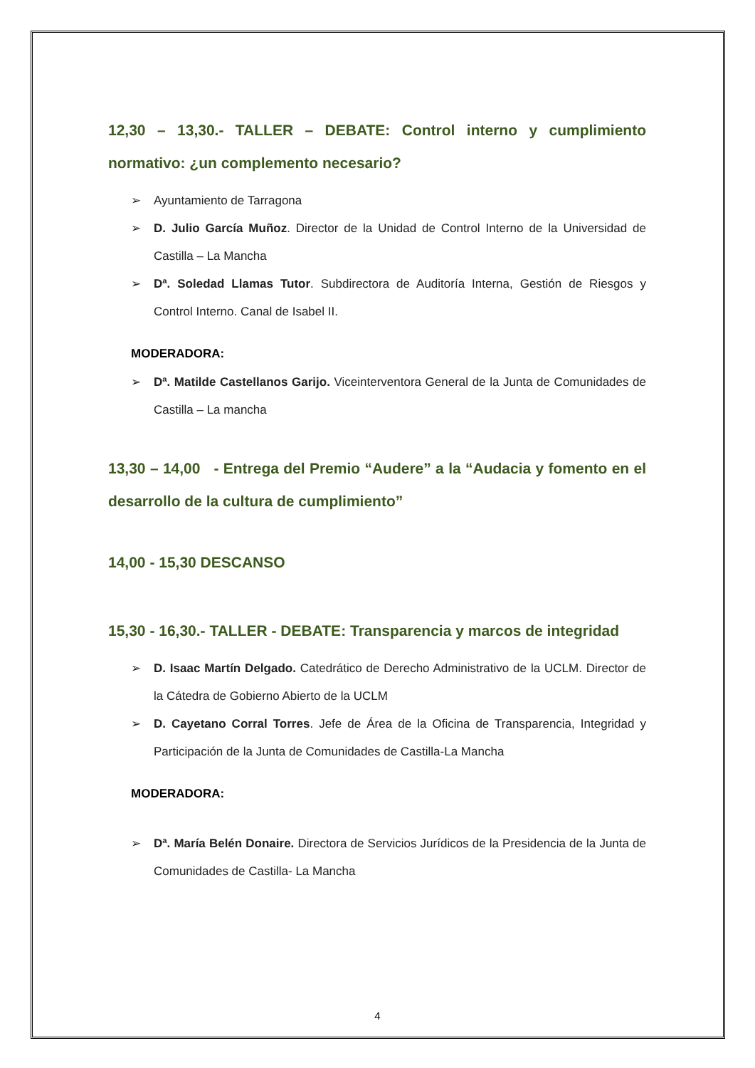12,30 – 13,30.- TALLER – DEBATE: Control interno y cumplimiento normativo: ¿un complemento necesario?
➢ Ayuntamiento de Tarragona
➢ D. Julio García Muñoz. Director de la Unidad de Control Interno de la Universidad de Castilla – La Mancha
➢ Dª. Soledad Llamas Tutor. Subdirectora de Auditoría Interna, Gestión de Riesgos y Control Interno. Canal de Isabel II.
MODERADORA:
➢ Dª. Matilde Castellanos Garijo. Viceinterventora General de la Junta de Comunidades de Castilla – La mancha
13,30 – 14,00 - Entrega del Premio “Audere” a la “Audacia y fomento en el desarrollo de la cultura de cumplimiento”
14,00 - 15,30 DESCANSO
15,30 - 16,30.- TALLER - DEBATE: Transparencia y marcos de integridad
➢ D. Isaac Martín Delgado. Catedrático de Derecho Administrativo de la UCLM. Director de la Cátedra de Gobierno Abierto de la UCLM
➢ D. Cayetano Corral Torres. Jefe de Área de la Oficina de Transparencia, Integridad y Participación de la Junta de Comunidades de Castilla-La Mancha
MODERADORA:
➢ Dª. María Belén Donaire. Directora de Servicios Jurídicos de la Presidencia de la Junta de Comunidades de Castilla- La Mancha
4